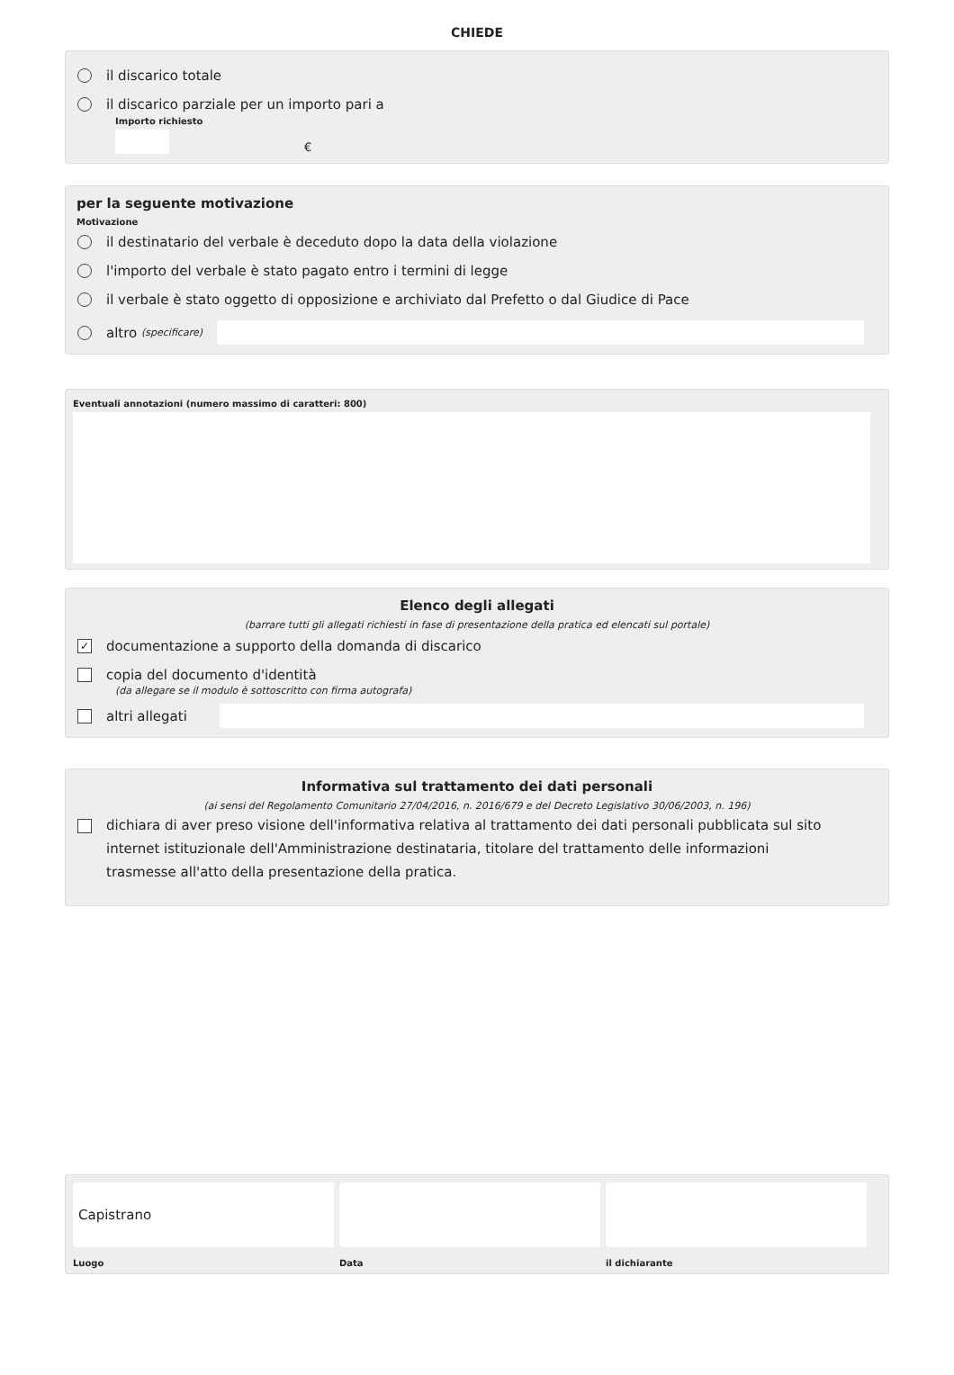CHIEDE
il discarico totale
il discarico parziale per un importo pari a
Importo richiesto
€
per la seguente motivazione
Motivazione
il destinatario del verbale è deceduto dopo la data della violazione
l'importo del verbale è stato pagato entro i termini di legge
il verbale è stato oggetto di opposizione e archiviato dal Prefetto o dal Giudice di Pace
altro (specificare)
Eventuali annotazioni (numero massimo di caratteri: 800)
Elenco degli allegati
(barrare tutti gli allegati richiesti in fase di presentazione della pratica ed elencati sul portale)
✓ documentazione a supporto della domanda di discarico
copia del documento d'identità
(da allegare se il modulo è sottoscritto con firma autografa)
altri allegati
Informativa sul trattamento dei dati personali
(ai sensi del Regolamento Comunitario 27/04/2016, n. 2016/679 e del Decreto Legislativo 30/06/2003, n. 196)
dichiara di aver preso visione dell'informativa relativa al trattamento dei dati personali pubblicata sul sito internet istituzionale dell'Amministrazione destinataria, titolare del trattamento delle informazioni trasmesse all'atto della presentazione della pratica.
Capistrano
Luogo
Data il dichiarante